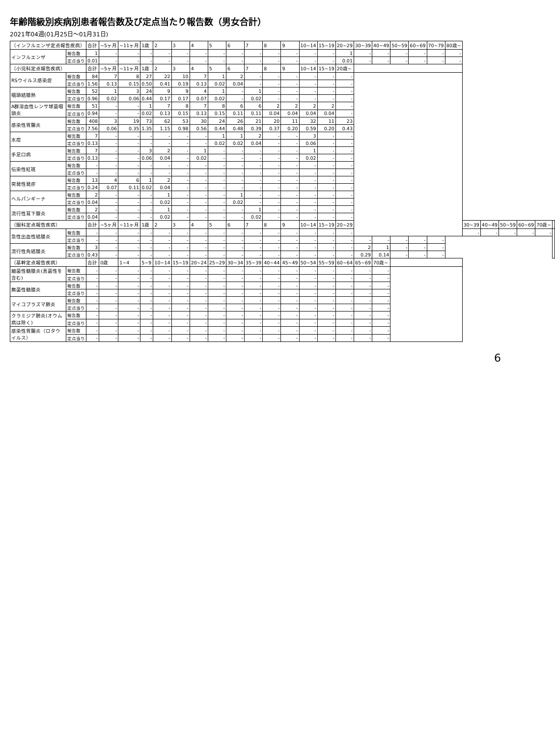年齢階級別疾病別患者報告数及び定点当たり報告数（男女合計）
2021年04週(01月25日～01月31日)
| （インフルエンザ定点報告疾病） | | 合計 | ~5ヶ月 | ~11ヶ月 | 1歳 | 2 | 3 | 4 | 5 | 6 | 7 | 8 | 9 | 10~14 | 15~19 | 20~29 | 30~39 | 40~49 | 50~59 | 60~69 | 70~79 | 80歳~ | | | | | | |
| インフルエンザ | 報告数 | 1 | - | - | - | - | - | - | - | - | - | - | - | - | - | 1 | - | - | - | - | - | - | | | | | | |
| | 定点当り | 0.01 | - | - | - | - | - | - | - | - | - | - | - | - | - | 0.01 | - | - | - | - | - | - | | | | | | |
| （小児科定点報告疾病） | | 合計 | ~5ヶ月 | ~11ヶ月 | 1歳 | 2 | 3 | 4 | 5 | 6 | 7 | 8 | 9 | 10~14 | 15~19 | 20歳~ | | | | | | | | | | | | |
| RSウイルス感染症 | 報告数 | 84 | 7 | 8 | 27 | 22 | 10 | 7 | 1 | 2 | - | - | - | - | - | - | | | | | | | | | | | | |
| | 定点当り | 1.56 | 0.13 | 0.15 | 0.50 | 0.41 | 0.19 | 0.13 | 0.02 | 0.04 | - | - | - | - | - | - | | | | | | | | | | | | |
| 咽頭結膜熱 | 報告数 | 52 | 1 | 3 | 24 | 9 | 9 | 4 | 1 | - | 1 | - | - | - | - | - | | | | | | | | | | | | |
| | 定点当り | 0.96 | 0.02 | 0.06 | 0.44 | 0.17 | 0.17 | 0.07 | 0.02 | - | 0.02 | - | - | - | - | - | | | | | | | | | | | | |
| A群溶血性レンサ球菌咽頭炎 | 報告数 | 51 | - | - | 1 | 7 | 8 | 7 | 8 | 6 | 6 | 2 | 2 | 2 | 2 | - | | | | | | | | | | | | |
| | 定点当り | 0.94 | - | - | 0.02 | 0.13 | 0.15 | 0.13 | 0.15 | 0.11 | 0.11 | 0.04 | 0.04 | 0.04 | 0.04 | - | | | | | | | | | | | | |
| 感染性胃腸炎 | 報告数 | 408 | 3 | 19 | 73 | 62 | 53 | 30 | 24 | 26 | 21 | 20 | 11 | 32 | 11 | 23 | | | | | | | | | | | | |
| | 定点当り | 7.56 | 0.06 | 0.35 | 1.35 | 1.15 | 0.98 | 0.56 | 0.44 | 0.48 | 0.39 | 0.37 | 0.20 | 0.59 | 0.20 | 0.43 | | | | | | | | | | | | |
| 水痘 | 報告数 | 7 | - | - | - | - | - | - | 1 | 1 | 2 | - | - | 3 | - | - | | | | | | | | | | | | |
| | 定点当り | 0.13 | - | - | - | - | - | - | 0.02 | 0.02 | 0.04 | - | - | 0.06 | - | - | | | | | | | | | | | | |
| 手足口病 | 報告数 | 7 | - | - | 3 | 2 | - | 1 | - | - | - | - | - | 1 | - | - | | | | | | | | | | | | |
| | 定点当り | 0.13 | - | - | 0.06 | 0.04 | - | 0.02 | - | - | - | - | - | 0.02 | - | - | | | | | | | | | | | | |
| 伝染性紅斑 | 報告数 | - | - | - | - | - | - | - | - | - | - | - | - | - | - | - | | | | | | | | | | | | |
| | 定点当り | - | - | - | - | - | - | - | - | - | - | - | - | - | - | - | | | | | | | | | | | | |
| 突発性発疹 | 報告数 | 13 | 4 | 6 | 1 | 2 | - | - | - | - | - | - | - | - | - | - | | | | | | | | | | | | |
| | 定点当り | 0.24 | 0.07 | 0.11 | 0.02 | 0.04 | - | - | - | - | - | - | - | - | - | - | | | | | | | | | | | | |
| ヘルパンギーナ | 報告数 | 2 | - | - | - | 1 | - | - | - | 1 | - | - | - | - | - | - | | | | | | | | | | | | |
| | 定点当り | 0.04 | - | - | - | 0.02 | - | - | - | 0.02 | - | - | - | - | - | - | | | | | | | | | | | | |
| 流行性耳下腺炎 | 報告数 | 2 | - | - | - | 1 | - | - | - | - | 1 | - | - | - | - | - | | | | | | | | | | | | |
| | 定点当り | 0.04 | - | - | - | 0.02 | - | - | - | - | 0.02 | - | - | - | - | - | | | | | | | | | | | | |
| （眼科定点報告疾病） | | 合計 | ~5ヶ月 | ~11ヶ月 | 1歳 | 2 | 3 | 4 | 5 | 6 | 7 | 8 | 9 | 10~14 | 15~19 | 20~29 | | | | | | | 30~39 | 40~49 | 50~59 | 60~69 | 70歳~ | |
| 急性出血性結膜炎 | 報告数 | - | - | - | - | - | - | - | - | - | - | - | - | - | - | - | | | | | | | - | - | - | - | - | |
| | 定点当り | - | - | - | - | - | - | - | - | - | - | - | - | - | - | - | - | - | - | - | - | | | | | | | |
| 流行性角結膜炎 | 報告数 | 3 | - | - | - | - | - | - | - | - | - | - | - | - | - | - | 2 | 1 | - | - | - | | | | | | | |
| | 定点当り | 0.43 | - | - | - | - | - | - | - | - | - | - | - | - | - | - | 0.29 | 0.14 | - | - | - | | | | | | | |
| （基幹定点報告疾病） | | 合計 | 0歳 | 1~4 | 5~9 | 10~14 | 15~19 | 20~24 | 25~29 | 30~34 | 35~39 | 40~44 | 45~49 | 50~54 | 55~59 | 60~64 | 65~69 | 70歳~ | | | | | | | | | | |
| 細菌性髄膜炎(真菌性を含む) | 報告数 | - | - | - | - | - | - | - | - | - | - | - | - | - | - | - | - | - | | | | | | | | | | |
| | 定点当り | - | - | - | - | - | - | - | - | - | - | - | - | - | - | - | - | - | | | | | | | | | | |
| 無菌性髄膜炎 | 報告数 | - | - | - | - | - | - | - | - | - | - | - | - | - | - | - | - | - | | | | | | | | | | |
| | 定点当り | - | - | - | - | - | - | - | - | - | - | - | - | - | - | - | - | - | | | | | | | | | | |
| マイコプラズマ肺炎 | 報告数 | - | - | - | - | - | - | - | - | - | - | - | - | - | - | - | - | - | | | | | | | | | | |
| | 定点当り | - | - | - | - | - | - | - | - | - | - | - | - | - | - | - | - | - | | | | | | | | | | |
| クラミジア肺炎(オウム病は除く) | 報告数 | - | - | - | - | - | - | - | - | - | - | - | - | - | - | - | - | - | | | | | | | | | | |
| | 定点当り | - | - | - | - | - | - | - | - | - | - | - | - | - | - | - | - | - | | | | | | | | | | |
| 感染性胃腸炎（ロタウイルス） | 報告数 | - | - | - | - | - | - | - | - | - | - | - | - | - | - | - | - | - | | | | | | | | | | |
| | 定点当り | - | - | - | - | - | - | - | - | - | - | - | - | - | - | - | - | - | | | | | | | | | | |
6